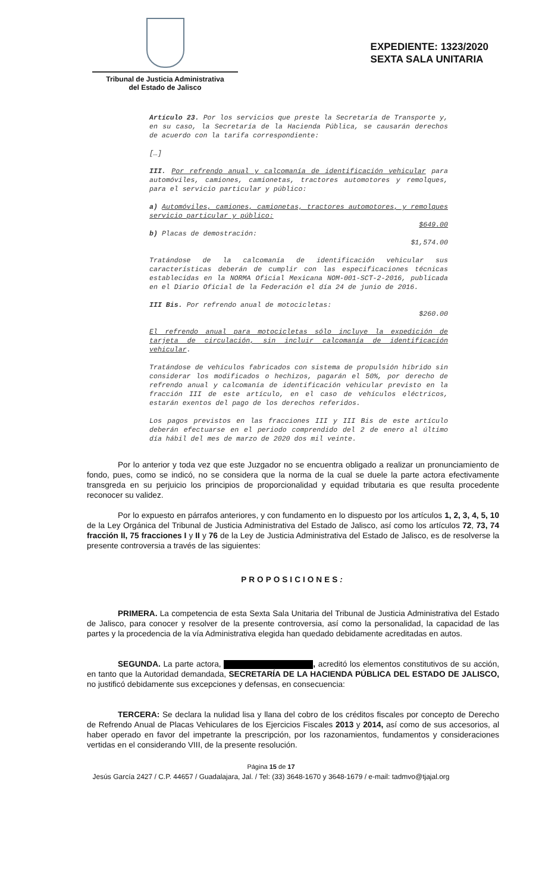Tribunal de Justicia Administrativa
del Estado de Jalisco
EXPEDIENTE: 1323/2020
SEXTA SALA UNITARIA
Artículo 23. Por los servicios que preste la Secretaría de Transporte y, en su caso, la Secretaría de la Hacienda Pública, se causarán derechos de acuerdo con la tarifa correspondiente:
[…]
III. Por refrendo anual y calcomanía de identificación vehicular para automóviles, camiones, camionetas, tractores automotores y remolques, para el servicio particular y público:
a) Automóviles, camiones, camionetas, tractores automotores, y remolques servicio particular y público:
$649.00
b) Placas de demostración:
$1,574.00
Tratándose de la calcomanía de identificación vehicular sus características deberán de cumplir con las especificaciones técnicas establecidas en la NORMA Oficial Mexicana NOM-001-SCT-2-2016, publicada en el Diario Oficial de la Federación el día 24 de junio de 2016.
III Bis. Por refrendo anual de motocicletas:
$260.00
El refrendo anual para motocicletas sólo incluye la expedición de tarjeta de circulación, sin incluir calcomanía de identificación vehicular.
Tratándose de vehículos fabricados con sistema de propulsión híbrido sin considerar los modificados o hechizos, pagarán el 50%, por derecho de refrendo anual y calcomanía de identificación vehicular previsto en la fracción III de este artículo, en el caso de vehículos eléctricos, estarán exentos del pago de los derechos referidos.
Los pagos previstos en las fracciones III y III Bis de este artículo deberán efectuarse en el periodo comprendido del 2 de enero al último día hábil del mes de marzo de 2020 dos mil veinte.
Por lo anterior y toda vez que este Juzgador no se encuentra obligado a realizar un pronunciamiento de fondo, pues, como se indicó, no se considera que la norma de la cual se duele la parte actora efectivamente transgreda en su perjuicio los principios de proporcionalidad y equidad tributaria es que resulta procedente reconocer su validez.
Por lo expuesto en párrafos anteriores, y con fundamento en lo dispuesto por los artículos 1, 2, 3, 4, 5, 10 de la Ley Orgánica del Tribunal de Justicia Administrativa del Estado de Jalisco, así como los artículos 72, 73, 74 fracción II, 75 fracciones I y II y 76 de la Ley de Justicia Administrativa del Estado de Jalisco, es de resolverse la presente controversia a través de las siguientes:
PROPOSICIONES:
PRIMERA. La competencia de esta Sexta Sala Unitaria del Tribunal de Justicia Administrativa del Estado de Jalisco, para conocer y resolver de la presente controversia, así como la personalidad, la capacidad de las partes y la procedencia de la vía Administrativa elegida han quedado debidamente acreditadas en autos.
SEGUNDA. La parte actora, , acreditó los elementos constitutivos de su acción, en tanto que la Autoridad demandada, SECRETARÍA DE LA HACIENDA PÚBLICA DEL ESTADO DE JALISCO, no justificó debidamente sus excepciones y defensas, en consecuencia:
TERCERA: Se declara la nulidad lisa y llana del cobro de los créditos fiscales por concepto de Derecho de Refrendo Anual de Placas Vehiculares de los Ejercicios Fiscales 2013 y 2014, así como de sus accesorios, al haber operado en favor del impetrante la prescripción, por los razonamientos, fundamentos y consideraciones vertidas en el considerando VIII, de la presente resolución.
Página 15 de 17
Jesús García 2427 / C.P. 44657 / Guadalajara, Jal. / Tel: (33) 3648-1670 y 3648-1679 / e-mail: tadmvo@tjajal.org